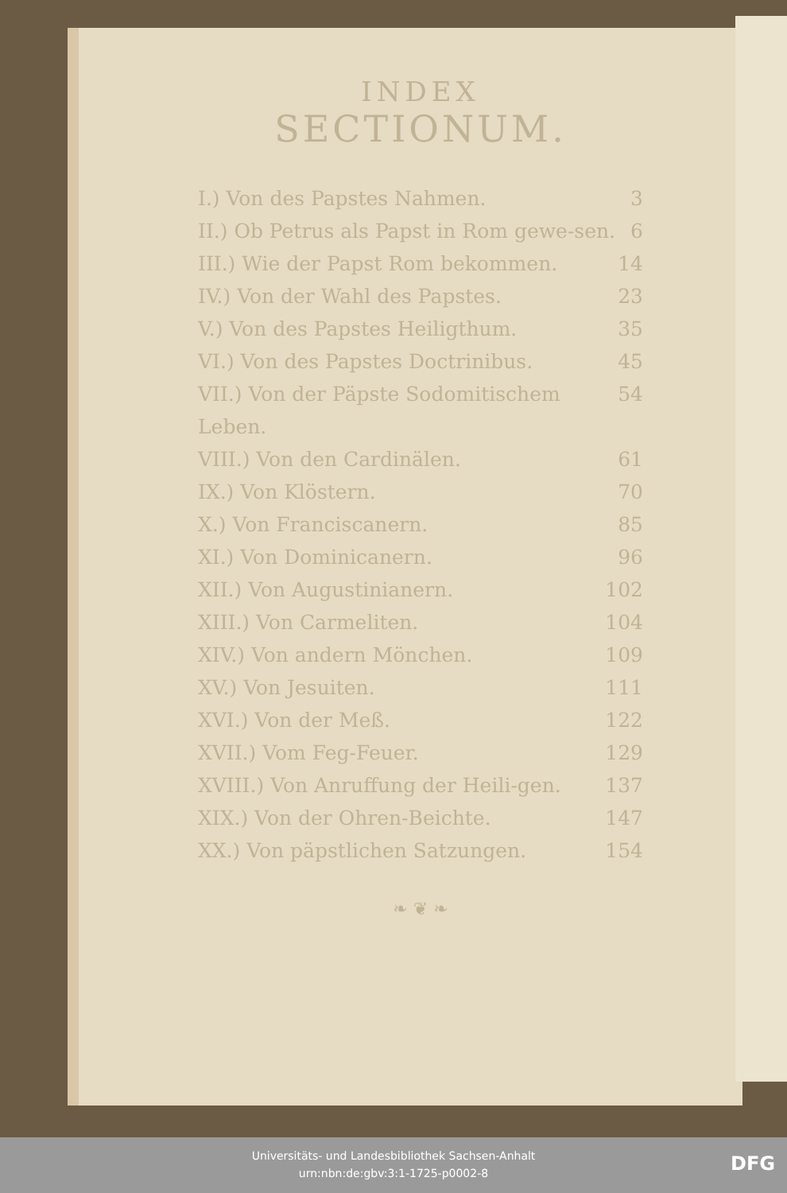INDEX
SECTIONUM.
I.) Von des Papstes Nahmen. 3
II.) Ob Petrus als Papst in Rom gewe-sen. 6
III.) Wie der Papst Rom bekommen. 14
IV.) Von der Wahl des Papstes. 23
V.) Von des Papstes Heiligthum. 35
VI.) Von des Papstes Doctrinibus. 45
VII.) Von der Päpste Sodomitischem Leben. 54
VIII.) Von den Cardinälen. 61
IX.) Von Klöstern. 70
X.) Von Franciscanern. 85
XI.) Von Dominicanern. 96
XII.) Von Augustinianern. 102
XIII.) Von Carmeliten. 104
XIV.) Von andern Mönchen. 109
XV.) Von Jesuiten. 111
XVI.) Von der Meß. 122
XVII.) Vom Feg-Feuer. 129
XVIII.) Von Anruffung der Heili-gen. 137
XIX.) Von der Ohren-Beichte. 147
XX.) Von päpstlichen Satzungen. 154
❧ ❦ ❧
Universitäts- und Landesbibliothek Sachsen-Anhalt
urn:nbn:de:gbv:3:1-1725-p0002-8
DFG